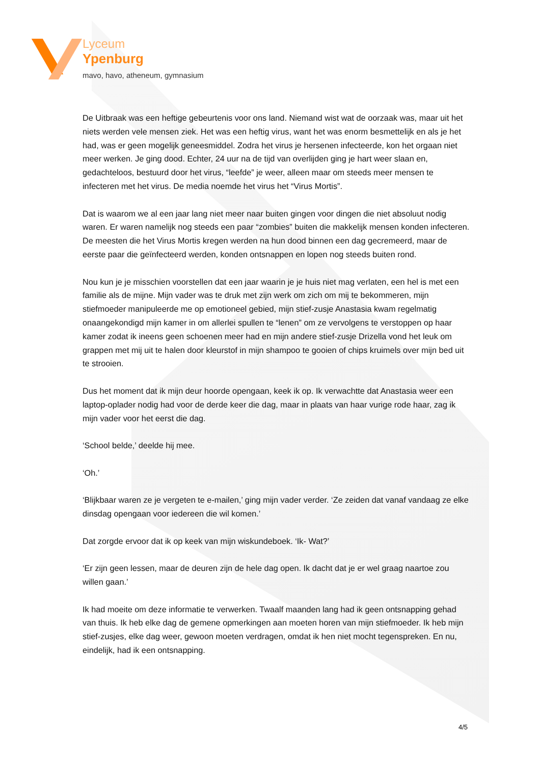Lyceum
Ypenburg
mavo, havo, atheneum, gymnasium
De Uitbraak was een heftige gebeurtenis voor ons land. Niemand wist wat de oorzaak was, maar uit het niets werden vele mensen ziek. Het was een heftig virus, want het was enorm besmettelijk en als je het had, was er geen mogelijk geneesmiddel. Zodra het virus je hersenen infecteerde, kon het orgaan niet meer werken. Je ging dood. Echter, 24 uur na de tijd van overlijden ging je hart weer slaan en, gedachteloos, bestuurd door het virus, “leefde” je weer, alleen maar om steeds meer mensen te infecteren met het virus. De media noemde het virus het “Virus Mortis”.
Dat is waarom we al een jaar lang niet meer naar buiten gingen voor dingen die niet absoluut nodig waren. Er waren namelijk nog steeds een paar “zombies” buiten die makkelijk mensen konden infecteren. De meesten die het Virus Mortis kregen werden na hun dood binnen een dag gecremeerd, maar de eerste paar die geïnfecteerd werden, konden ontsnappen en lopen nog steeds buiten rond.
Nou kun je je misschien voorstellen dat een jaar waarin je je huis niet mag verlaten, een hel is met een familie als de mijne. Mijn vader was te druk met zijn werk om zich om mij te bekommeren, mijn stiefmoeder manipuleerde me op emotioneel gebied, mijn stief-zusje Anastasia kwam regelmatig onaangekondigd mijn kamer in om allerlei spullen te “lenen” om ze vervolgens te verstoppen op haar kamer zodat ik ineens geen schoenen meer had en mijn andere stief-zusje Drizella vond het leuk om grappen met mij uit te halen door kleurstof in mijn shampoo te gooien of chips kruimels over mijn bed uit te strooien.
Dus het moment dat ik mijn deur hoorde opengaan, keek ik op. Ik verwachtte dat Anastasia weer een laptop-oplader nodig had voor de derde keer die dag, maar in plaats van haar vurige rode haar, zag ik mijn vader voor het eerst die dag.
‘School belde,’ deelde hij mee.
‘Oh.’
‘Blijkbaar waren ze je vergeten te e-mailen,’ ging mijn vader verder. ‘Ze zeiden dat vanaf vandaag ze elke dinsdag opengaan voor iedereen die wil komen.’
Dat zorgde ervoor dat ik op keek van mijn wiskundeboek. ‘Ik- Wat?’
‘Er zijn geen lessen, maar de deuren zijn de hele dag open. Ik dacht dat je er wel graag naartoe zou willen gaan.’
Ik had moeite om deze informatie te verwerken. Twaalf maanden lang had ik geen ontsnapping gehad van thuis. Ik heb elke dag de gemene opmerkingen aan moeten horen van mijn stiefmoeder. Ik heb mijn stief-zusjes, elke dag weer, gewoon moeten verdragen, omdat ik hen niet mocht tegenspreken. En nu, eindelijk, had ik een ontsnapping.
4/5